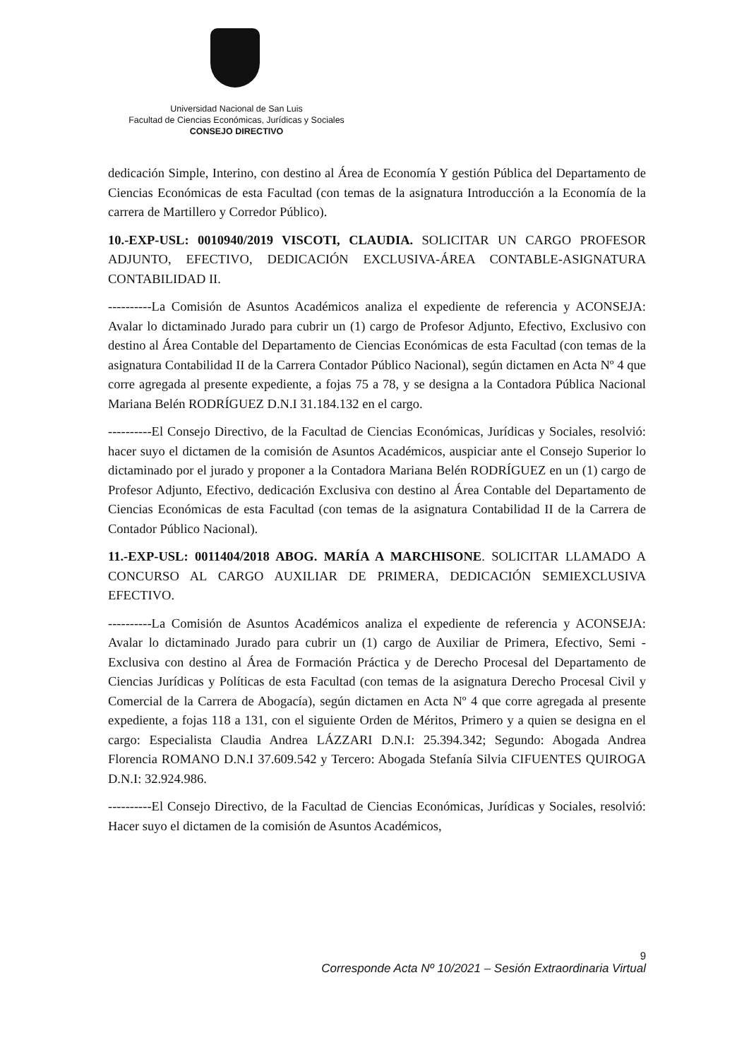Universidad Nacional de San Luis
Facultad de Ciencias Económicas, Jurídicas y Sociales
CONSEJO DIRECTIVO
dedicación Simple, Interino, con destino al Área de Economía Y gestión Pública del Departamento de Ciencias Económicas de esta Facultad (con temas de la asignatura Introducción a la Economía de la carrera de Martillero y Corredor Público).
10.-EXP-USL: 0010940/2019 VISCOTI, CLAUDIA. SOLICITAR UN CARGO PROFESOR ADJUNTO, EFECTIVO, DEDICACIÓN EXCLUSIVA-ÁREA CONTABLE-ASIGNATURA CONTABILIDAD II.
----------La Comisión de Asuntos Académicos analiza el expediente de referencia y ACONSEJA: Avalar lo dictaminado Jurado para cubrir un (1) cargo de Profesor Adjunto, Efectivo, Exclusivo con destino al Área Contable del Departamento de Ciencias Económicas de esta Facultad (con temas de la asignatura Contabilidad II de la Carrera Contador Público Nacional), según dictamen en Acta Nº 4 que corre agregada al presente expediente, a fojas 75 a 78, y se designa a la Contadora Pública Nacional Mariana Belén RODRÍGUEZ D.N.I 31.184.132 en el cargo.
----------El Consejo Directivo, de la Facultad de Ciencias Económicas, Jurídicas y Sociales, resolvió: hacer suyo el dictamen de la comisión de Asuntos Académicos, auspiciar ante el Consejo Superior lo dictaminado por el jurado y proponer a la Contadora Mariana Belén RODRÍGUEZ en un (1) cargo de Profesor Adjunto, Efectivo, dedicación Exclusiva con destino al Área Contable del Departamento de Ciencias Económicas de esta Facultad (con temas de la asignatura Contabilidad II de la Carrera de Contador Público Nacional).
11.-EXP-USL: 0011404/2018 ABOG. MARÍA A MARCHISONE. SOLICITAR LLAMADO A CONCURSO AL CARGO AUXILIAR DE PRIMERA, DEDICACIÓN SEMIEXCLUSIVA EFECTIVO.
----------La Comisión de Asuntos Académicos analiza el expediente de referencia y ACONSEJA: Avalar lo dictaminado Jurado para cubrir un (1) cargo de Auxiliar de Primera, Efectivo, Semi -Exclusiva con destino al Área de Formación Práctica y de Derecho Procesal del Departamento de Ciencias Jurídicas y Políticas de esta Facultad (con temas de la asignatura Derecho Procesal Civil y Comercial de la Carrera de Abogacía), según dictamen en Acta Nº 4 que corre agregada al presente expediente, a fojas 118 a 131, con el siguiente Orden de Méritos, Primero y a quien se designa en el cargo: Especialista Claudia Andrea LÁZZARI D.N.I: 25.394.342; Segundo: Abogada Andrea Florencia ROMANO D.N.I 37.609.542 y Tercero: Abogada Stefanía Silvia CIFUENTES QUIROGA D.N.I: 32.924.986.
----------El Consejo Directivo, de la Facultad de Ciencias Económicas, Jurídicas y Sociales, resolvió: Hacer suyo el dictamen de la comisión de Asuntos Académicos,
9
Corresponde Acta Nº 10/2021 – Sesión Extraordinaria Virtual